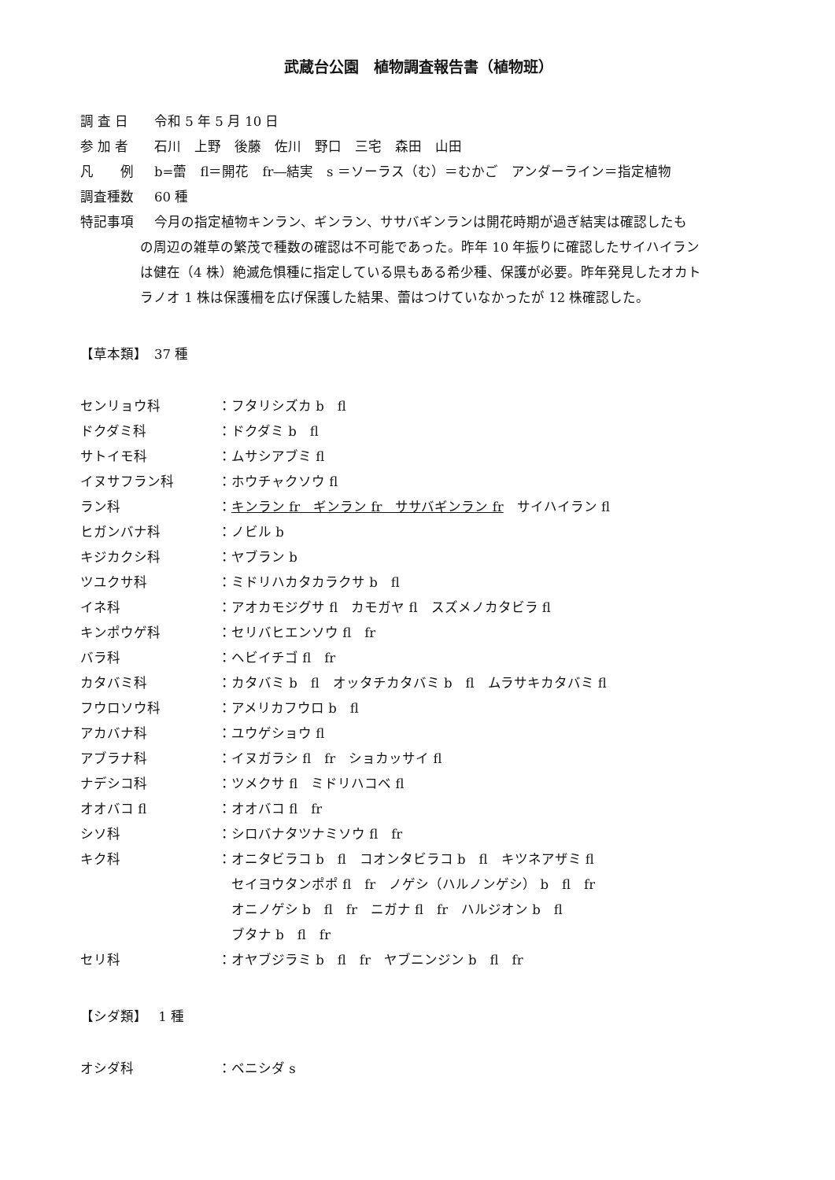武蔵台公園　植物調査報告書（植物班）
調 査 日 令和 5 年 5 月 10 日
参 加 者 石川　上野　後藤　佐川　野口　三宅　森田　山田
凡　　例 b=蕾　fl＝開花　fr―結実　s ＝ソーラス（む）＝むかご　アンダーライン＝指定植物
調査種数 60 種
特記事項 今月の指定植物キンラン、ギンラン、ササバギンランは開花時期が過ぎ結実は確認したも
の周辺の雑草の繁茂で種数の確認は不可能であった。昨年 10 年振りに確認したサイハイラン
は健在（4 株）絶滅危惧種に指定している県もある希少種、保護が必要。昨年発見したオカト
ラノオ 1 株は保護柵を広げ保護した結果、蕾はつけていなかったが 12 株確認した。
【草本類】　37 種
センリョウ科 ：フタリシズカ b　fl
ドクダミ科 ：ドクダミ b　fl
サトイモ科 ：ムサシアブミ fl
イヌサフラン科 ：ホウチャクソウ fl
ラン科 ：キンラン fr　ギンラン fr　ササバギンラン fr　サイハイラン fl
ヒガンバナ科 ：ノビル b
キジカクシ科 ：ヤブラン b
ツユクサ科 ：ミドリハカタカラクサ b　fl
イネ科 ：アオカモジグサ fl　カモガヤ fl　スズメノカタビラ fl
キンポウゲ科 ：セリバヒエンソウ fl　fr
バラ科 ：ヘビイチゴ fl　fr
カタバミ科 ：カタバミ b　fl　オッタチカタバミ b　fl　ムラサキカタバミ fl
フウロソウ科 ：アメリカフウロ b　fl
アカバナ科 ：ユウゲショウ fl
アブラナ科 ：イヌガラシ fl　fr　ショカッサイ fl
ナデシコ科 ：ツメクサ fl　ミドリハコベ fl
オオバコ fl ：オオバコ fl　fr
シソ科 ：シロバナタツナミソウ fl　fr
キク科 ：オニタビラコ b　fl　コオンタビラコ b　fl　キツネアザミ fl
　セイヨウタンポポ fl　fr　ノゲシ（ハルノンゲシ） b　fl　fr
　オニノゲシ b　fl　fr　ニガナ fl　fr　ハルジオン b　fl
　ブタナ b　fl　fr
セリ科 ：オヤブジラミ b　fl　fr　ヤブニンジン b　fl　fr
【シダ類】　 1 種
オシダ科 ：ベニシダ s